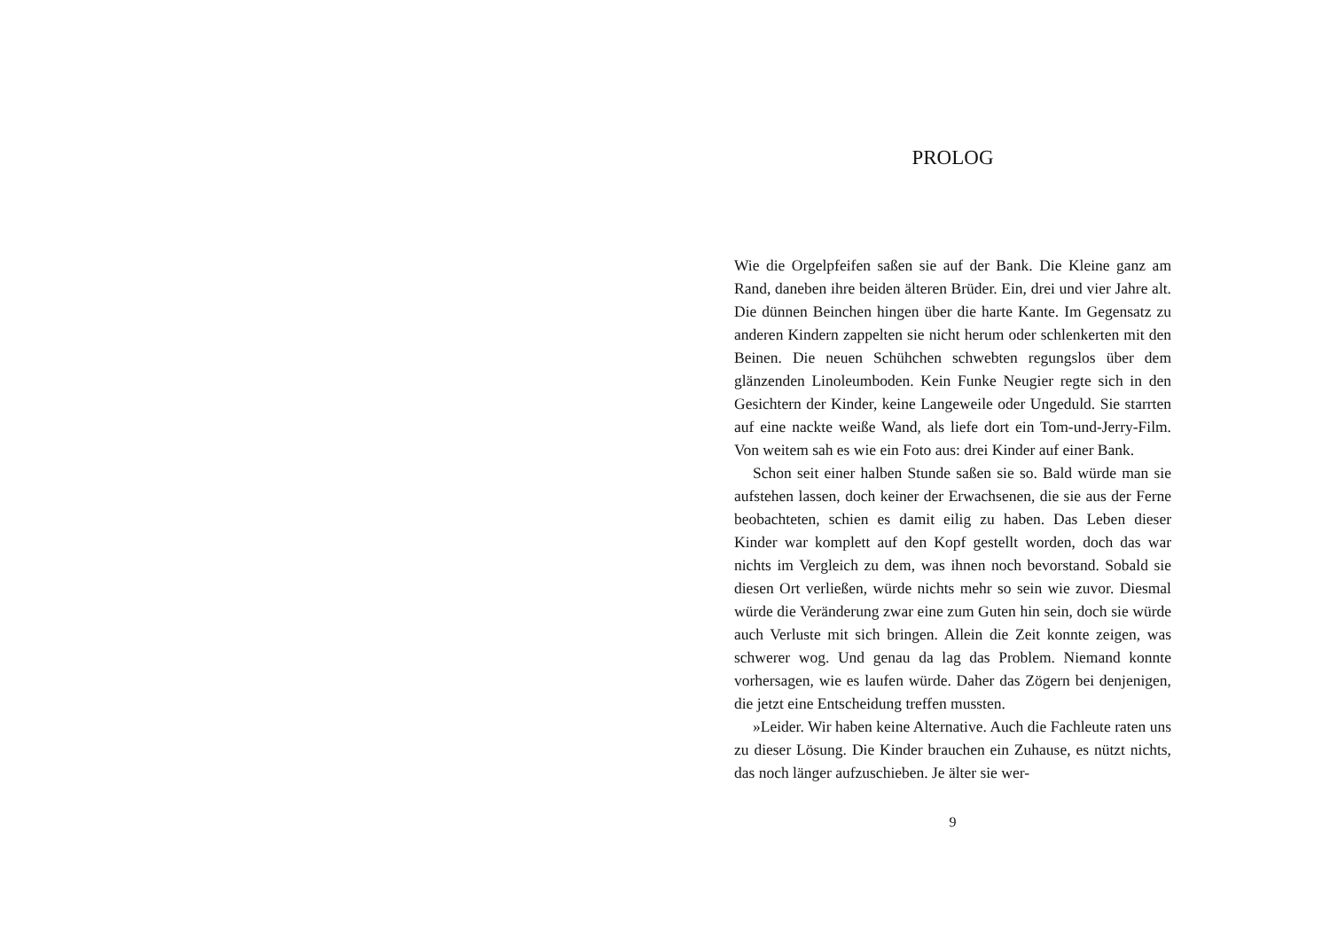PROLOG
Wie die Orgelpfeifen saßen sie auf der Bank. Die Kleine ganz am Rand, daneben ihre beiden älteren Brüder. Ein, drei und vier Jahre alt. Die dünnen Beinchen hingen über die harte Kante. Im Gegensatz zu anderen Kindern zappelten sie nicht herum oder schlenkerten mit den Beinen. Die neuen Schühchen schwebten regungslos über dem glänzenden Linoleumboden. Kein Funke Neugier regte sich in den Gesichtern der Kinder, keine Langeweile oder Ungeduld. Sie starrten auf eine nackte weiße Wand, als liefe dort ein Tom-und-Jerry-Film. Von weitem sah es wie ein Foto aus: drei Kinder auf einer Bank.
Schon seit einer halben Stunde saßen sie so. Bald würde man sie aufstehen lassen, doch keiner der Erwachsenen, die sie aus der Ferne beobachteten, schien es damit eilig zu haben. Das Leben dieser Kinder war komplett auf den Kopf gestellt worden, doch das war nichts im Vergleich zu dem, was ihnen noch bevorstand. Sobald sie diesen Ort verließen, würde nichts mehr so sein wie zuvor. Diesmal würde die Veränderung zwar eine zum Guten hin sein, doch sie würde auch Verluste mit sich bringen. Allein die Zeit konnte zeigen, was schwerer wog. Und genau da lag das Problem. Niemand konnte vorhersagen, wie es laufen würde. Daher das Zögern bei denjenigen, die jetzt eine Entscheidung treffen mussten.
»Leider. Wir haben keine Alternative. Auch die Fachleute raten uns zu dieser Lösung. Die Kinder brauchen ein Zuhause, es nützt nichts, das noch länger aufzuschieben. Je älter sie wer-
9